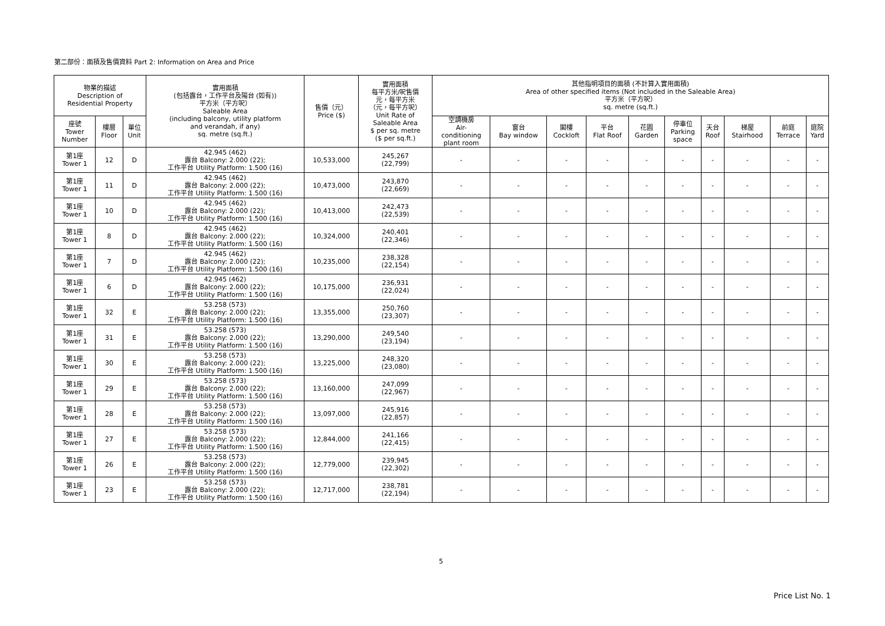第二部份：面積及售價資料 Part 2: Information on Area and Price
| 物業的描述 Description of Residential Property | | | 實用面積 (包括露台，工作平台及陽台 (如有)) 平方米（平方呎） Saleable Area (including balcony, utility platform and verandah, if any) sq. metre (sq.ft.) | 售價（元） Price ($) | 實用面積 每平方米/呎售價 元，每平方米 （元，每平方呎） Unit Rate of Saleable Area $ per sq. metre ($ per sq.ft.) | 其他指明項目的面積 (不計算入實用面積) Area of other specified items (Not included in the Saleable Area) 平方米（平方呎） sq. metre (sq.ft.) | | | | | | | | | |
| --- | --- | --- | --- | --- | --- | --- | --- | --- | --- | --- | --- | --- | --- | --- | --- |
| 座號 Tower Number | 樓層 Floor | 單位 Unit | | | | 空調機房 Air- conditioning plant room | 窗台 Bay window | 閣樓 Cockloft | 平台 Flat Roof | 花園 Garden | 停車位 Parking space | 天台 Roof | 梯屋 Stairhood | 前庭 Terrace | 庭院 Yard |
| 第1座 Tower 1 | 12 | D | 42.945 (462) 露台 Balcony: 2.000 (22); 工作平台 Utility Platform: 1.500 (16) | 10,533,000 | 245,267 (22,799) | - | - | - | - | - | - | - | - | - | - |
| 第1座 Tower 1 | 11 | D | 42.945 (462) 露台 Balcony: 2.000 (22); 工作平台 Utility Platform: 1.500 (16) | 10,473,000 | 243,870 (22,669) | - | - | - | - | - | - | - | - | - | - |
| 第1座 Tower 1 | 10 | D | 42.945 (462) 露台 Balcony: 2.000 (22); 工作平台 Utility Platform: 1.500 (16) | 10,413,000 | 242,473 (22,539) | - | - | - | - | - | - | - | - | - | - |
| 第1座 Tower 1 | 8 | D | 42.945 (462) 露台 Balcony: 2.000 (22); 工作平台 Utility Platform: 1.500 (16) | 10,324,000 | 240,401 (22,346) | - | - | - | - | - | - | - | - | - | - |
| 第1座 Tower 1 | 7 | D | 42.945 (462) 露台 Balcony: 2.000 (22); 工作平台 Utility Platform: 1.500 (16) | 10,235,000 | 238,328 (22,154) | - | - | - | - | - | - | - | - | - | - |
| 第1座 Tower 1 | 6 | D | 42.945 (462) 露台 Balcony: 2.000 (22); 工作平台 Utility Platform: 1.500 (16) | 10,175,000 | 236,931 (22,024) | - | - | - | - | - | - | - | - | - | - |
| 第1座 Tower 1 | 32 | E | 53.258 (573) 露台 Balcony: 2.000 (22); 工作平台 Utility Platform: 1.500 (16) | 13,355,000 | 250,760 (23,307) | - | - | - | - | - | - | - | - | - | - |
| 第1座 Tower 1 | 31 | E | 53.258 (573) 露台 Balcony: 2.000 (22); 工作平台 Utility Platform: 1.500 (16) | 13,290,000 | 249,540 (23,194) | - | - | - | - | - | - | - | - | - | - |
| 第1座 Tower 1 | 30 | E | 53.258 (573) 露台 Balcony: 2.000 (22); 工作平台 Utility Platform: 1.500 (16) | 13,225,000 | 248,320 (23,080) | - | - | - | - | - | - | - | - | - | - |
| 第1座 Tower 1 | 29 | E | 53.258 (573) 露台 Balcony: 2.000 (22); 工作平台 Utility Platform: 1.500 (16) | 13,160,000 | 247,099 (22,967) | - | - | - | - | - | - | - | - | - | - |
| 第1座 Tower 1 | 28 | E | 53.258 (573) 露台 Balcony: 2.000 (22); 工作平台 Utility Platform: 1.500 (16) | 13,097,000 | 245,916 (22,857) | - | - | - | - | - | - | - | - | - | - |
| 第1座 Tower 1 | 27 | E | 53.258 (573) 露台 Balcony: 2.000 (22); 工作平台 Utility Platform: 1.500 (16) | 12,844,000 | 241,166 (22,415) | - | - | - | - | - | - | - | - | - | - |
| 第1座 Tower 1 | 26 | E | 53.258 (573) 露台 Balcony: 2.000 (22); 工作平台 Utility Platform: 1.500 (16) | 12,779,000 | 239,945 (22,302) | - | - | - | - | - | - | - | - | - | - |
| 第1座 Tower 1 | 23 | E | 53.258 (573) 露台 Balcony: 2.000 (22); 工作平台 Utility Platform: 1.500 (16) | 12,717,000 | 238,781 (22,194) | - | - | - | - | - | - | - | - | - | - |
5
Price List No. 1